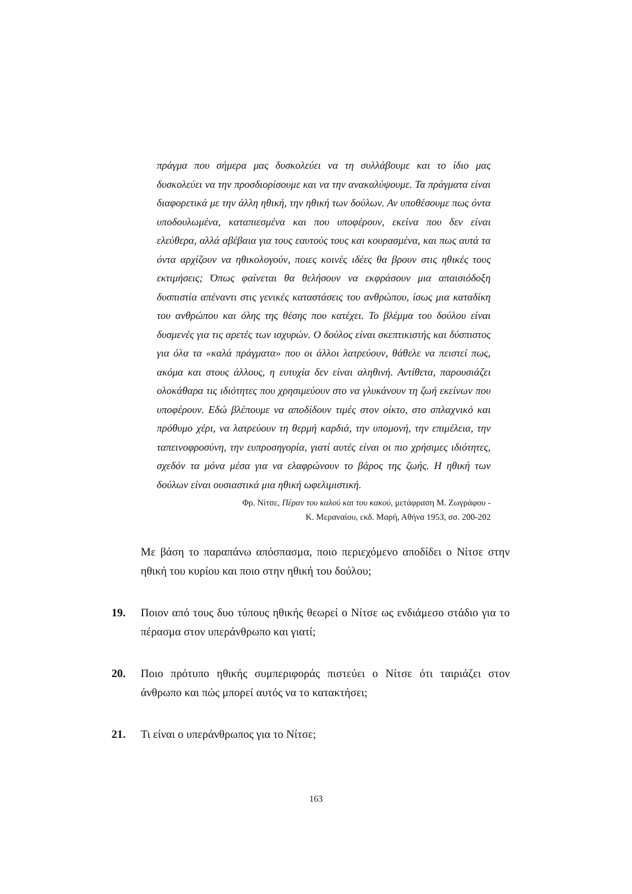πράγμα που σήμερα μας δυσκολεύει να τη συλλάβουμε και το ίδιο μας δυσκολεύει να την προσδιορίσουμε και να την ανακαλύψουμε. Τα πράγματα είναι διαφορετικά με την άλλη ηθική, την ηθική των δούλων. Αν υποθέσουμε πως όντα υποδουλωμένα, καταπιεσμένα και που υποφέρουν, εκείνα που δεν είναι ελεύθερα, αλλά αβέβαια για τους εαυτούς τους και κουρασμένα, και πως αυτά τα όντα αρχίζουν να ηθικολογούν, ποιες κοινές ιδέες θα βρουν στις ηθικές τους εκτιμήσεις; Όπως φαίνεται θα θελήσουν να εκφράσουν μια απαισιόδοξη δυσπιστία απέναντι στις γενικές καταστάσεις του ανθρώπου, ίσως μια καταδίκη του ανθρώπου και όλης της θέσης που κατέχει. Το βλέμμα του δούλου είναι δυσμενές για τις αρετές των ισχυρών. Ο δούλος είναι σκεπτικιστής και δύσπιστος για όλα τα «καλά πράγματα» που οι άλλοι λατρεύουν, θάθελε να πειστεί πως, ακόμα και στους άλλους, η ευτυχία δεν είναι αληθινή. Αντίθετα, παρουσιάζει ολοκάθαρα τις ιδιότητες που χρησιμεύουν στο να γλυκάνουν τη ζωή εκείνων που υποφέρουν. Εδώ βλέπουμε να αποδίδουν τιμές στον οίκτο, στο σπλαχνικό και πρόθυμο χέρι, να λατρεύουν τη θερμή καρδιά, την υπομονή, την επιμέλεια, την ταπεινοφροσύνη, την ευπροσηγορία, γιατί αυτές είναι οι πιο χρήσιμες ιδιότητες, σχεδόν τα μόνα μέσα για να ελαφρώνουν το βάρος της ζωής. Η ηθική των δούλων είναι ουσιαστικά μια ηθική ωφελιμιστική.
Φρ. Νίτσε, Πέραν του καλού και του κακού, μετάφραση Μ. Ζωγράφου -
Κ. Μεραναίου, εκδ. Μαρή, Αθήνα 1953, σσ. 200-202
Με βάση το παραπάνω απόσπασμα, ποιο περιεχόμενο αποδίδει ο Νίτσε στην ηθική του κυρίου και ποιο στην ηθική του δούλου;
19. Ποιον από τους δυο τύπους ηθικής θεωρεί ο Νίτσε ως ενδιάμεσο στάδιο για το πέρασμα στον υπεράνθρωπο και γιατί;
20. Ποιο πρότυπο ηθικής συμπεριφοράς πιστεύει ο Νίτσε ότι ταιριάζει στον άνθρωπο και πώς μπορεί αυτός να το κατακτήσει;
21. Τι είναι ο υπεράνθρωπος για το Νίτσε;
163